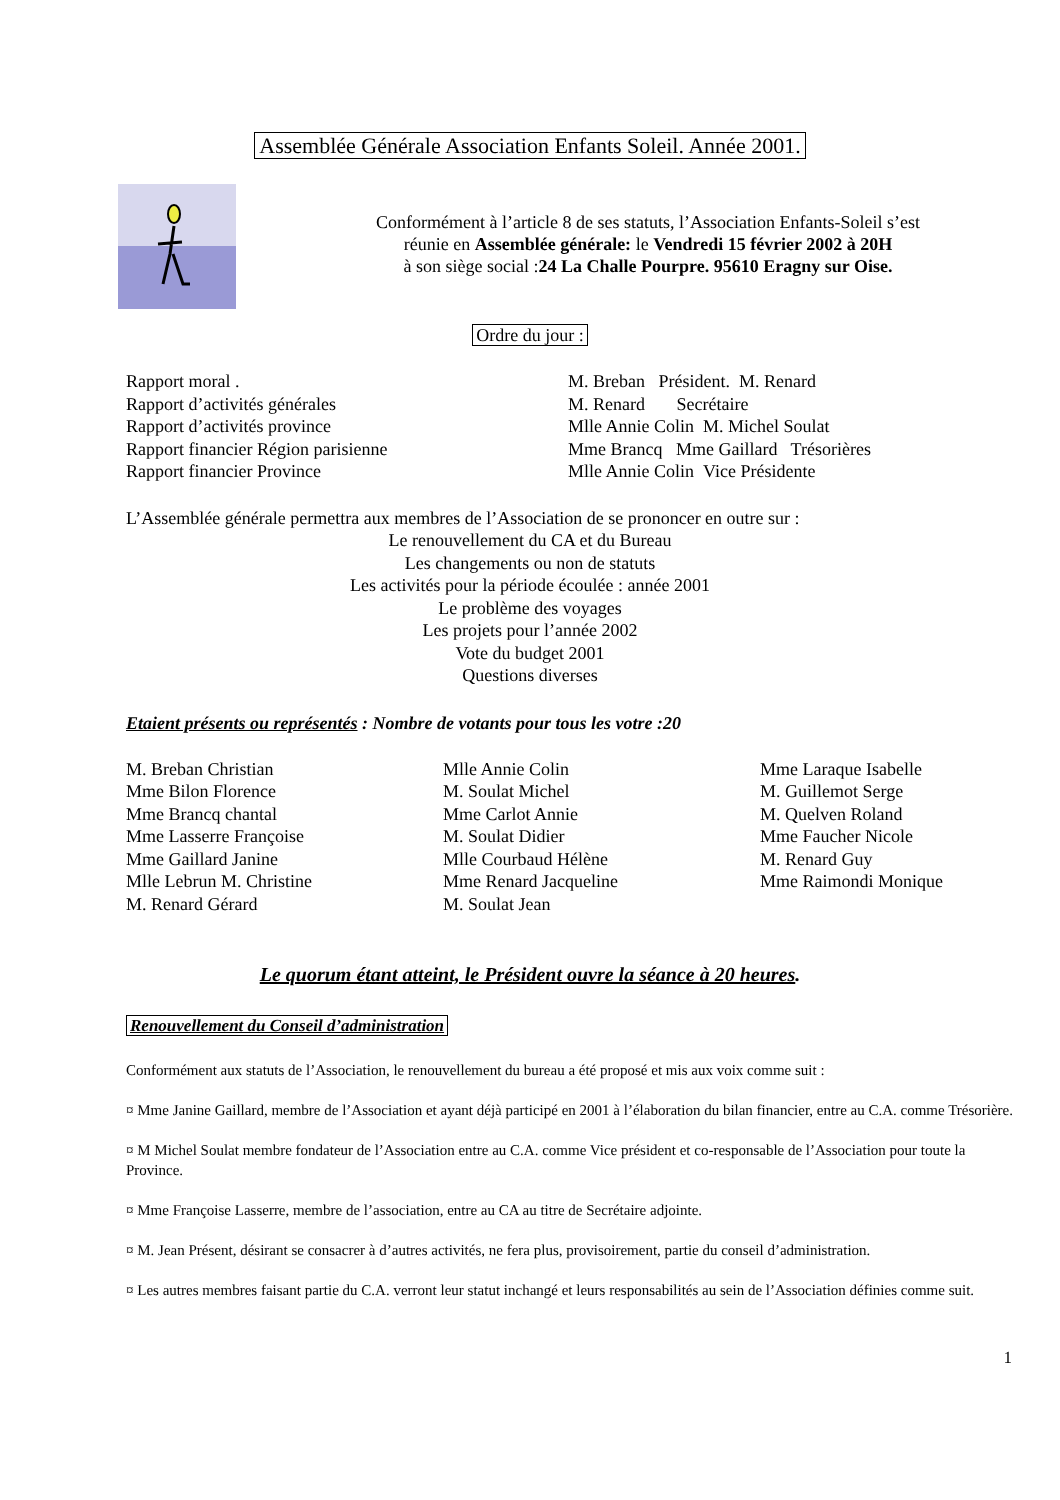Assemblée Générale Association Enfants Soleil. Année 2001.
Conformément à l’article 8 de ses statuts, l’Association Enfants-Soleil s’est
réunie en Assemblée générale: le Vendredi 15 février 2002 à 20H
à son siège social :24 La Challe Pourpre. 95610 Eragny sur Oise.
Ordre du jour :
| Rapport moral . | M. Breban Président. M. Renard |
| Rapport d’activités générales | M. Renard Secrétaire |
| Rapport d’activités province | Mlle Annie Colin M. Michel Soulat |
| Rapport financier Région parisienne | Mme Brancq Mme Gaillard Trésorières |
| Rapport financier Province | Mlle Annie Colin Vice Présidente |
L’Assemblée générale permettra aux membres de l’Association de se prononcer en outre sur :
Le renouvellement du CA et du Bureau
Les changements ou non de statuts
Les activités pour la période écoulée : année 2001
Le problème des voyages
Les projets pour l’année 2002
Vote du budget 2001
Questions diverses
Etaient présents ou représentés : Nombre de votants pour tous les votre :20
| M. Breban Christian | Mlle Annie Colin | Mme Laraque Isabelle |
| Mme Bilon Florence | M. Soulat Michel | M. Guillemot Serge |
| Mme Brancq chantal | Mme Carlot Annie | M. Quelven Roland |
| Mme Lasserre Françoise | M. Soulat Didier | Mme Faucher Nicole |
| Mme Gaillard Janine | Mlle Courbaud Hélène | M. Renard Guy |
| Mlle Lebrun M. Christine | Mme Renard Jacqueline | Mme Raimondi Monique |
| M. Renard Gérard | M. Soulat Jean | |
Le quorum étant atteint, le Président ouvre la séance à 20 heures.
Renouvellement du Conseil d’administration
Conformément aux statuts de l’Association, le renouvellement du bureau a été proposé et mis aux voix comme suit :
¤ Mme Janine Gaillard, membre de l’Association et ayant déjà participé en 2001 à l’élaboration du bilan financier, entre au C.A. comme Trésorière.
¤ M Michel Soulat membre fondateur de l’Association entre au C.A. comme Vice président et co-responsable de l’Association pour toute la Province.
¤ Mme Françoise Lasserre, membre de l’association, entre au CA au titre de Secrétaire adjointe.
¤ M. Jean Présent, désirant se consacrer à d’autres activités, ne fera plus, provisoirement, partie du conseil d’administration.
¤ Les autres membres faisant partie du C.A. verront leur statut inchangé et leurs responsabilités au sein de l’Association définies comme suit.
1